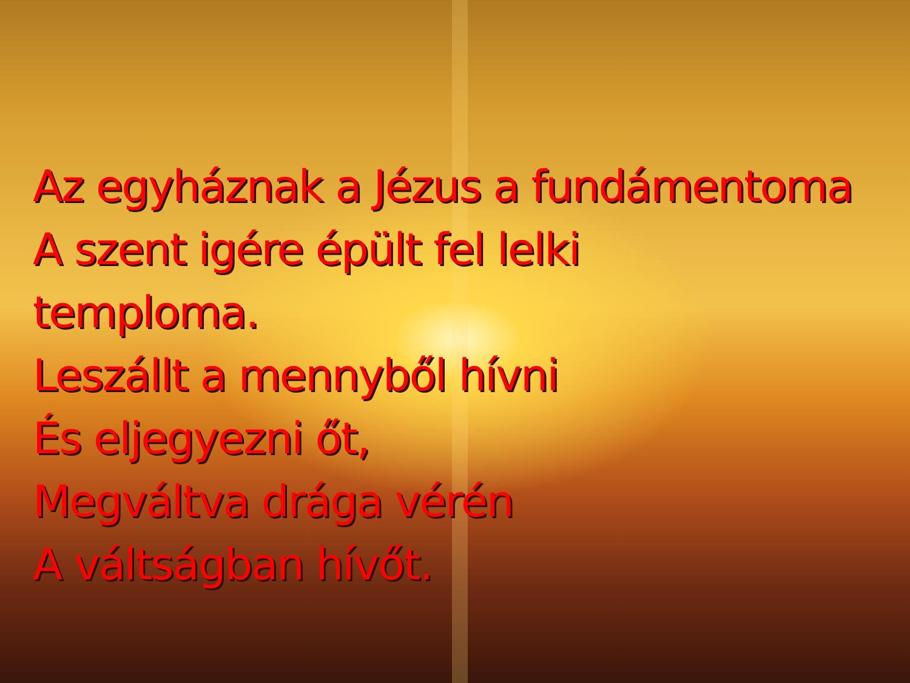Az egyháznak a Jézus a fundámentoma
A szent igére épült fel lelki
temploma.
Leszállt a mennyből hívni
És eljegyezni őt,
Megváltva drága vérén
A váltságban hívőt.